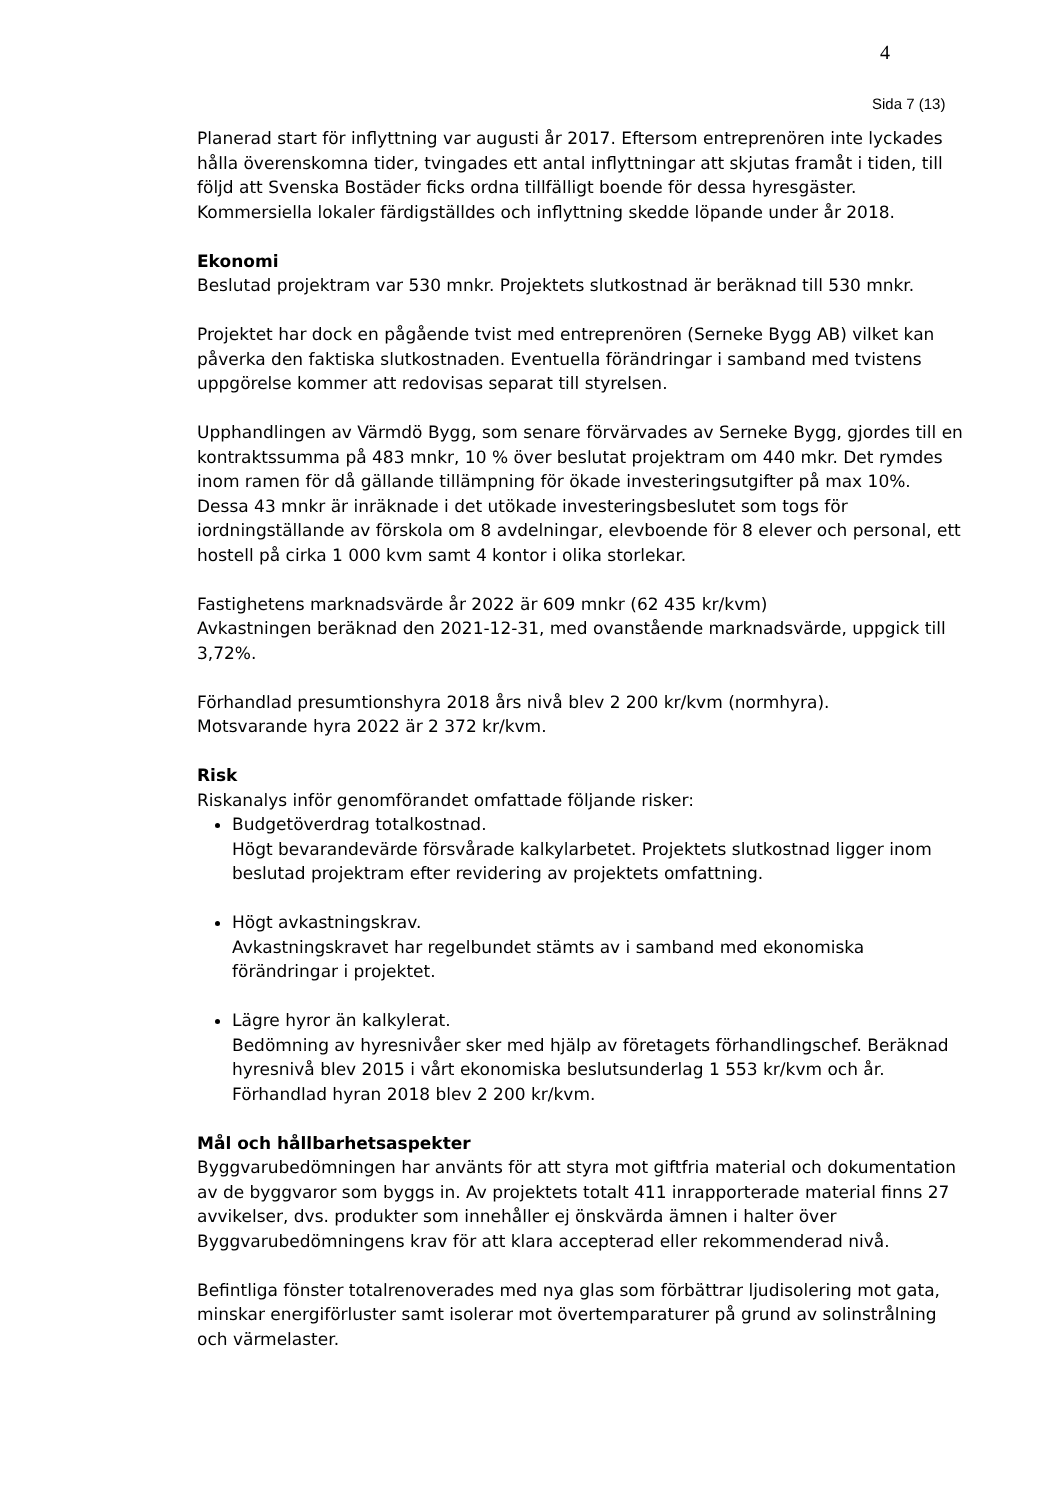4
Sida 7 (13)
Planerad start för inflyttning var augusti år 2017. Eftersom entreprenören inte lyckades hålla överenskomna tider, tvingades ett antal inflyttningar att skjutas framåt i tiden, till följd att Svenska Bostäder ficks ordna tillfälligt boende för dessa hyresgäster. Kommersiella lokaler färdigställdes och inflyttning skedde löpande under år 2018.
Ekonomi
Beslutad projektram var 530 mnkr. Projektets slutkostnad är beräknad till 530 mnkr.
Projektet har dock en pågående tvist med entreprenören (Serneke Bygg AB) vilket kan påverka den faktiska slutkostnaden. Eventuella förändringar i samband med tvistens uppgörelse kommer att redovisas separat till styrelsen.
Upphandlingen av Värmdö Bygg, som senare förvärvades av Serneke Bygg, gjordes till en kontraktssumma på 483 mnkr, 10 % över beslutat projektram om 440 mkr. Det rymdes inom ramen för då gällande tillämpning för ökade investeringsutgifter på max 10%. Dessa 43 mnkr är inräknade i det utökade investeringsbeslutet som togs för iordningställande av förskola om 8 avdelningar, elevboende för 8 elever och personal, ett hostell på cirka 1 000 kvm samt 4 kontor i olika storlekar.
Fastighetens marknadsvärde år 2022 är 609 mnkr (62 435 kr/kvm)
Avkastningen beräknad den 2021-12-31, med ovanstående marknadsvärde, uppgick till 3,72%.
Förhandlad presumtionshyra 2018 års nivå blev 2 200 kr/kvm (normhyra).
Motsvarande hyra 2022 är 2 372 kr/kvm.
Risk
Riskanalys inför genomförandet omfattade följande risker:
Budgetöverdrag totalkostnad.
Högt bevarandevärde försvårade kalkylarbetet. Projektets slutkostnad ligger inom beslutad projektram efter revidering av projektets omfattning.
Högt avkastningskrav.
Avkastningskravet har regelbundet stämts av i samband med ekonomiska förändringar i projektet.
Lägre hyror än kalkylerat.
Bedömning av hyresnivåer sker med hjälp av företagets förhandlingschef. Beräknad hyresnivå blev 2015 i vårt ekonomiska beslutsunderlag 1 553 kr/kvm och år. Förhandlad hyran 2018 blev 2 200 kr/kvm.
Mål och hållbarhetsaspekter
Byggvarubedömningen har använts för att styra mot giftfria material och dokumentation av de byggvaror som byggs in. Av projektets totalt 411 inrapporterade material finns 27 avvikelser, dvs. produkter som innehåller ej önskvärda ämnen i halter över Byggvarubedömningens krav för att klara accepterad eller rekommenderad nivå.
Befintliga fönster totalrenoverades med nya glas som förbättrar ljudisolering mot gata, minskar energiförluster samt isolerar mot övertemparaturer på grund av solinstrålning och värmelaster.